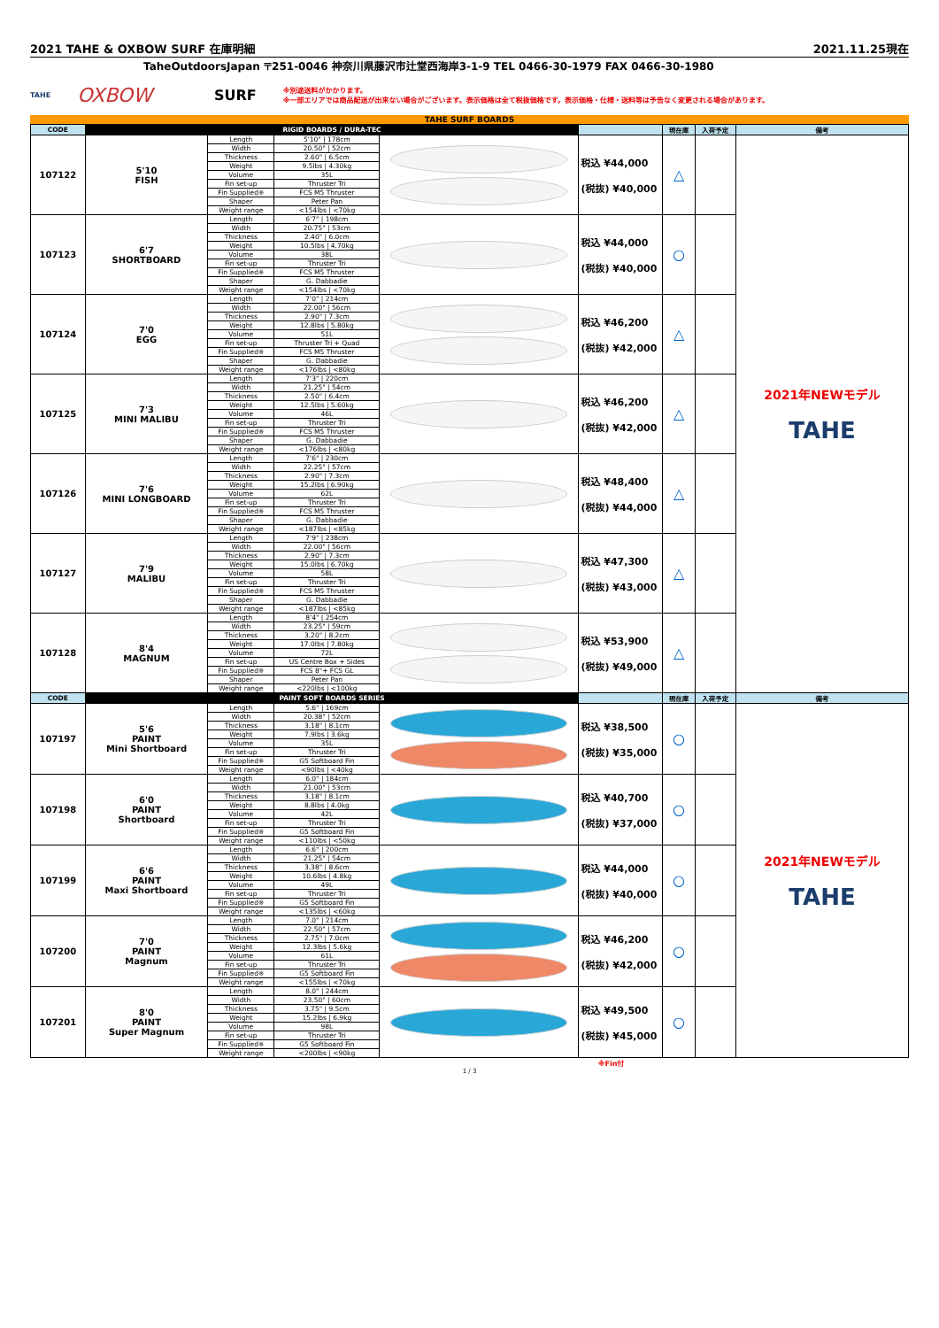2021 TAHE & OXBOW SURF 在庫明細 2021.11.25現在
TaheOutdoorsJapan 〒251-0046 神奈川県藤沢市辻堂西海岸3-1-9 TEL 0466-30-1979 FAX 0466-30-1980
TAHE OXBOW SURF ※別途送料がかかります。
※一部エリアでは商品配送が出来ない場合がございます。表示価格は全て税抜価格です。表示価格・仕様・送料等は予告なく変更される場合があります。
TAHE SURF BOARDS
| CODE | RIGID BOARDS / DURA-TEC | | | | | 現在庫 | 入荷予定 | 備考 |
| --- | --- | --- | --- | --- | --- | --- | --- | --- |
| 107122 | 5'10 FISH | Length | 5'10" / 178cm | | 税込 ¥44,000 (税抜) ¥40,000 | △ | | 2021年NEWモデル TAHE |
| | | Width | 20.50" / 52cm | | | | | |
| | | Thickness | 2.60" / 6.5cm | | | | | |
| | | Weight | 9.5lbs / 4.30kg | | | | | |
| | | Volume | 35L | | | | | |
| | | Fin set-up | Thruster Tri | | | | | |
| | | Fin Supplied※ | FCS M5 Thruster | | | | | |
| | | Shaper | Peter Pan | | | | | |
| | | Weight range | <154lbs / <70kg | | | | | |
| 107123 | 6'7 SHORTBOARD | Length | 6'7" / 198cm | | 税込 ¥44,000 (税抜) ¥40,000 | ○ | | |
| | | Width | 20.75" / 53cm | | | | | |
| | | Thickness | 2.40" / 6.0cm | | | | | |
| | | Weight | 10.5lbs / 4.70kg | | | | | |
| | | Volume | 38L | | | | | |
| | | Fin set-up | Thruster Tri | | | | | |
| | | Fin Supplied※ | FCS M5 Thruster | | | | | |
| | | Shaper | G. Dabbadie | | | | | |
| | | Weight range | <154lbs / <70kg | | | | | |
| 107124 | 7'0 EGG | Length | 7'0" / 214cm | | 税込 ¥46,200 (税抜) ¥42,000 | △ | | |
| | | Width | 22.00" / 56cm | | | | | |
| | | Thickness | 2.90" / 7.3cm | | | | | |
| | | Weight | 12.8lbs / 5.80kg | | | | | |
| | | Volume | 51L | | | | | |
| | | Fin set-up | Thruster Tri + Quad | | | | | |
| | | Fin Supplied※ | FCS M5 Thruster | | | | | |
| | | Shaper | G. Dabbadie | | | | | |
| | | Weight range | <176lbs / <80kg | | | | | |
| 107125 | 7'3 MINI MALIBU | Length | 7'3" / 220cm | | 税込 ¥46,200 (税抜) ¥42,000 | △ | | |
| | | Width | 21.25" / 54cm | | | | | |
| | | Thickness | 2.50" / 6.4cm | | | | | |
| | | Weight | 12.5lbs / 5.60kg | | | | | |
| | | Volume | 46L | | | | | |
| | | Fin set-up | Thruster Tri | | | | | |
| | | Fin Supplied※ | FCS M5 Thruster | | | | | |
| | | Shaper | G. Dabbadie | | | | | |
| | | Weight range | <176lbs / <80kg | | | | | |
| 107126 | 7'6 MINI LONGBOARD | Length | 7'6" / 230cm | | 税込 ¥48,400 (税抜) ¥44,000 | △ | | |
| | | Width | 22.25" / 57cm | | | | | |
| | | Thickness | 2.90" / 7.3cm | | | | | |
| | | Weight | 15.2lbs / 6.90kg | | | | | |
| | | Volume | 62L | | | | | |
| | | Fin set-up | Thruster Tri | | | | | |
| | | Fin Supplied※ | FCS M5 Thruster | | | | | |
| | | Shaper | G. Dabbadie | | | | | |
| | | Weight range | <187lbs / <85kg | | | | | |
| 107127 | 7'9 MALIBU | Length | 7'9" / 238cm | | 税込 ¥47,300 (税抜) ¥43,000 | △ | | |
| | | Width | 22.00" / 56cm | | | | | |
| | | Thickness | 2.90" / 7.3cm | | | | | |
| | | Weight | 15.0lbs / 6.70kg | | | | | |
| | | Volume | 58L | | | | | |
| | | Fin set-up | Thruster Tri | | | | | |
| | | Fin Supplied※ | FCS M5 Thruster | | | | | |
| | | Shaper | G. Dabbadie | | | | | |
| | | Weight range | <187lbs / <85kg | | | | | |
| 107128 | 8'4 MAGNUM | Length | 8'4" / 254cm | | 税込 ¥53,900 (税抜) ¥49,000 | △ | | |
| | | Width | 23.25" / 59cm | | | | | |
| | | Thickness | 3.20" / 8.2cm | | | | | |
| | | Weight | 17.0lbs / 7.80kg | | | | | |
| | | Volume | 72L | | | | | |
| | | Fin set-up | US Centre Box + Sides | | | | | |
| | | Fin Supplied※ | FCS 8"+ FCS GL | | | | | |
| | | Shaper | Peter Pan | | | | | |
| | | Weight range | <220lbs / <100kg | | | | | |
| CODE | PAINT SOFT BOARDS SERIES | | | | | 現在庫 | 入荷予定 | 備考 |
| 107197 | 5'6 PAINT Mini Shortboard | Length | 5.6" / 169cm | | 税込 ¥38,500 (税抜) ¥35,000 | ○ | | 2021年NEWモデル TAHE |
| | | Width | 20.38" / 52cm | | | | | |
| | | Thickness | 3.18" / 8.1cm | | | | | |
| | | Weight | 7.9lbs / 3.6kg | | | | | |
| | | Volume | 35L | | | | | |
| | | Fin set-up | Thruster Tri | | | | | |
| | | Fin Supplied※ | G5 Softboard Fin | | | | | |
| | | Weight range | <90lbs / <40kg | | | | | |
| 107198 | 6'0 PAINT Shortboard | Length | 6.0" / 184cm | | 税込 ¥40,700 (税抜) ¥37,000 | ○ | | |
| | | Width | 21.00" / 53cm | | | | | |
| | | Thickness | 3.18" / 8.1cm | | | | | |
| | | Weight | 8.8lbs / 4.0kg | | | | | |
| | | Volume | 42L | | | | | |
| | | Fin set-up | Thruster Tri | | | | | |
| | | Fin Supplied※ | G5 Softboard Fin | | | | | |
| | | Weight range | <110lbs / <50kg | | | | | |
| 107199 | 6'6 PAINT Maxi Shortboard | Length | 6.6" / 200cm | | 税込 ¥44,000 (税抜) ¥40,000 | ○ | | |
| | | Width | 21.25" / 54cm | | | | | |
| | | Thickness | 3.38" / 8.6cm | | | | | |
| | | Weight | 10.6lbs / 4.8kg | | | | | |
| | | Volume | 49L | | | | | |
| | | Fin set-up | Thruster Tri | | | | | |
| | | Fin Supplied※ | G5 Softboard Fin | | | | | |
| | | Weight range | <135lbs / <60kg | | | | | |
| 107200 | 7'0 PAINT Magnum | Length | 7.0" / 214cm | | 税込 ¥46,200 (税抜) ¥42,000 | ○ | | |
| | | Width | 22.50" / 57cm | | | | | |
| | | Thickness | 2.75" / 7.0cm | | | | | |
| | | Weight | 12.3lbs / 5.6kg | | | | | |
| | | Volume | 61L | | | | | |
| | | Fin set-up | Thruster Tri | | | | | |
| | | Fin Supplied※ | G5 Softboard Fin | | | | | |
| | | Weight range | <155lbs / <70kg | | | | | |
| 107201 | 8'0 PAINT Super Magnum | Length | 8.0" / 244cm | | 税込 ¥49,500 (税抜) ¥45,000 | ○ | | |
| | | Width | 23.50" / 60cm | | | | | |
| | | Thickness | 3.75" / 9.5cm | | | | | |
| | | Weight | 15.2lbs / 6.9kg | | | | | |
| | | Volume | 98L | | | | | |
| | | Fin set-up | Thruster Tri | | | | | |
| | | Fin Supplied※ | G5 Softboard Fin | | | | | |
| | | Weight range | <200lbs / <90kg | | | | | |
※Fin付
1 / 3